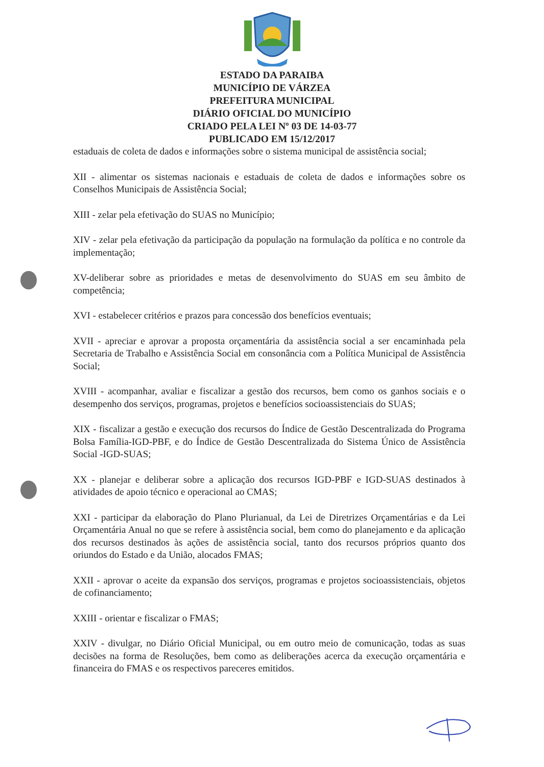ESTADO DA PARAIBA
MUNICÍPIO DE VÁRZEA
PREFEITURA MUNICIPAL
DIÁRIO OFICIAL DO MUNICÍPIO
CRIADO PELA LEI Nº 03 DE 14-03-77
PUBLICADO EM 15/12/2017
estaduais de coleta de dados e informações sobre o sistema municipal de assistência social;
XII - alimentar os sistemas nacionais e estaduais de coleta de dados e informações sobre os Conselhos Municipais de Assistência Social;
XIII - zelar pela efetivação do SUAS no Município;
XIV - zelar pela efetivação da participação da população na formulação da política e no controle da implementação;
XV-deliberar sobre as prioridades e metas de desenvolvimento do SUAS em seu âmbito de competência;
XVI - estabelecer critérios e prazos para concessão dos benefícios eventuais;
XVII - apreciar e aprovar a proposta orçamentária da assistência social a ser encaminhada pela Secretaria de Trabalho e Assistência Social em consonância com a Política Municipal de Assistência Social;
XVIII - acompanhar, avaliar e fiscalizar a gestão dos recursos, bem como os ganhos sociais e o desempenho dos serviços, programas, projetos e benefícios socioassistenciais do SUAS;
XIX - fiscalizar a gestão e execução dos recursos do Índice de Gestão Descentralizada do Programa Bolsa Família-IGD-PBF, e do Índice de Gestão Descentralizada do Sistema Único de Assistência Social -IGD-SUAS;
XX - planejar e deliberar sobre a aplicação dos recursos IGD-PBF e IGD-SUAS destinados à atividades de apoio técnico e operacional ao CMAS;
XXI - participar da elaboração do Plano Plurianual, da Lei de Diretrizes Orçamentárias e da Lei Orçamentária Anual no que se refere à assistência social, bem como do planejamento e da aplicação dos recursos destinados às ações de assistência social, tanto dos recursos próprios quanto dos oriundos do Estado e da União, alocados FMAS;
XXII - aprovar o aceite da expansão dos serviços, programas e projetos socioassistenciais, objetos de cofinanciamento;
XXIII - orientar e fiscalizar o FMAS;
XXIV - divulgar, no Diário Oficial Municipal, ou em outro meio de comunicação, todas as suas decisões na forma de Resoluções, bem como as deliberações acerca da execução orçamentária e financeira do FMAS e os respectivos pareceres emitidos.